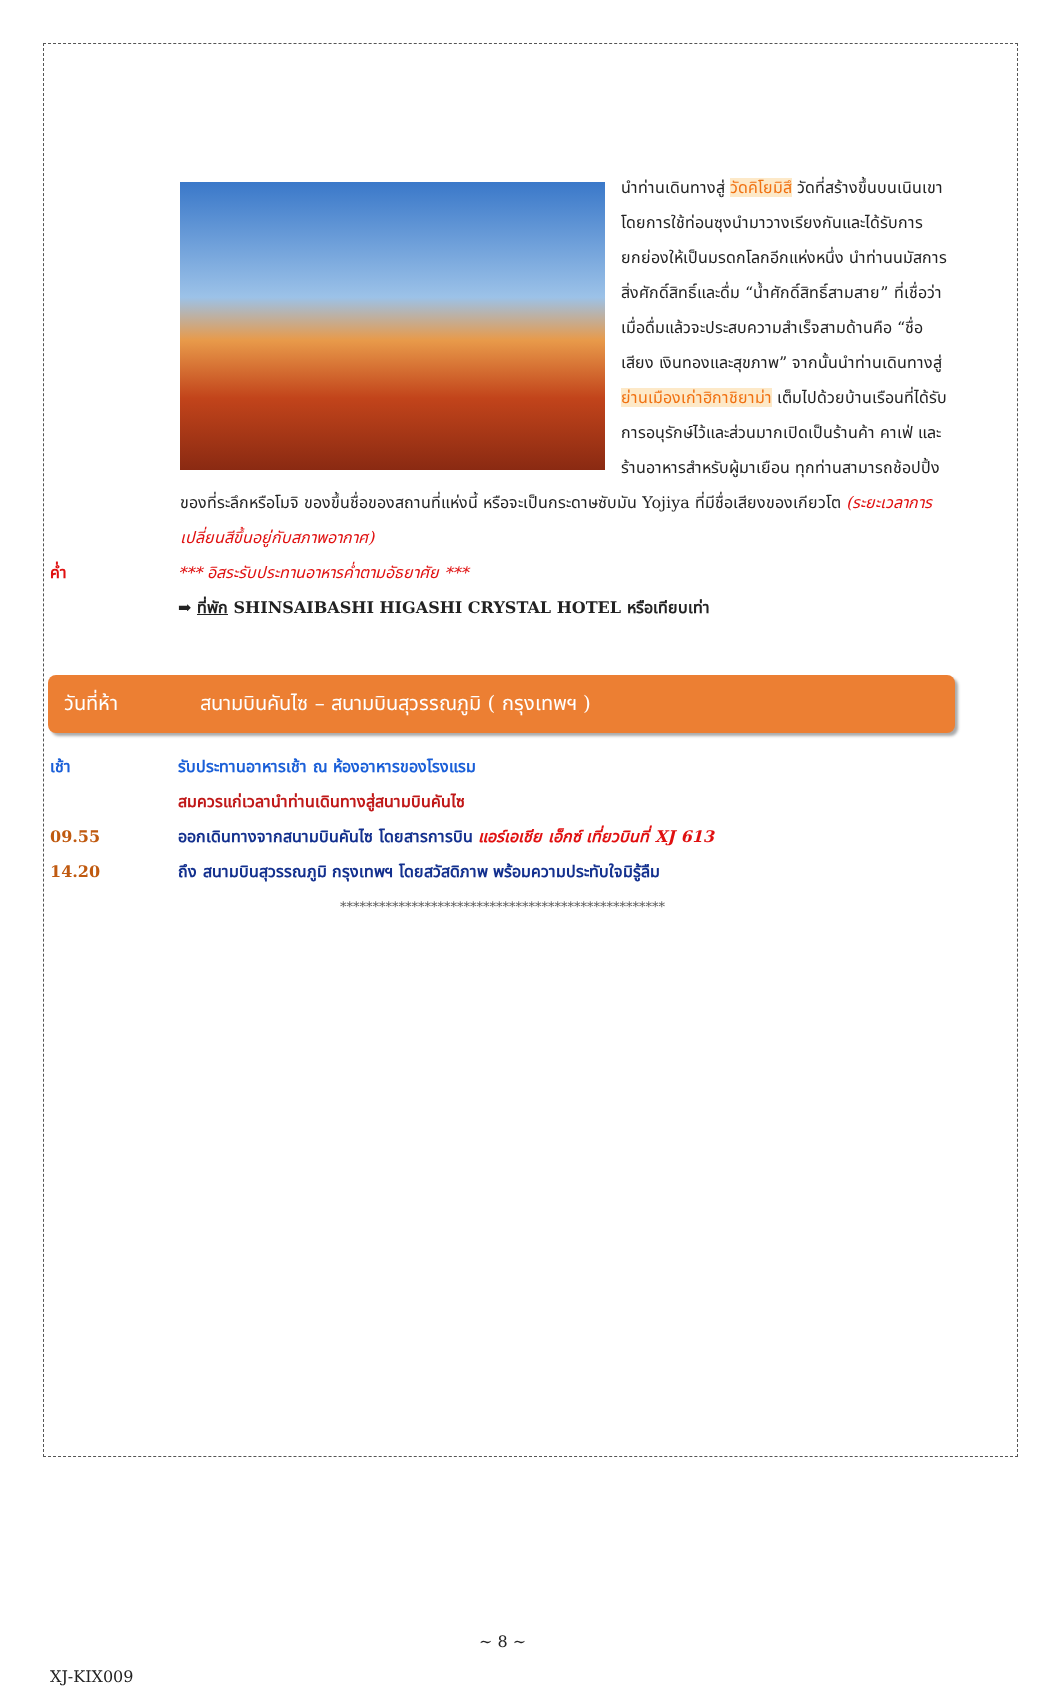นำท่านเดินทางสู่ วัดคิโยมิสึ วัดที่สร้างขึ้นบนเนินเขาโดยการใช้ท่อนซุงนำมาวางเรียงกันและได้รับการยกย่องให้เป็นมรดกโลกอีกแห่งหนึ่ง นำท่านนมัสการสิ่งศักดิ์สิทธิ์และดื่ม “น้ำศักดิ์สิทธิ์สามสาย” ที่เชื่อว่าเมื่อดื่มแล้วจะประสบความสำเร็จสามด้านคือ “ชื่อเสียง เงินทองและสุขภาพ” จากนั้นนำท่านเดินทางสู่ ย่านเมืองเก่าฮิกาชิยาม่า เต็มไปด้วยบ้านเรือนที่ได้รับการอนุรักษ์ไว้และส่วนมากเปิดเป็นร้านค้า คาเฟ่ และร้านอาหารสำหรับผู้มาเยือน ทุกท่านสามารถช้อปปิ้งของที่ระลึกหรือโมจิ ของขึ้นชื่อของสถานที่แห่งนี้ หรือจะเป็นกระดาษซับมัน Yojiya ที่มีชื่อเสียงของเกียวโต (ระยะเวลาการเปลี่ยนสีขึ้นอยู่กับสภาพอากาศ)
ค่ำ *** อิสระรับประทานอาหารค่ำตามอัธยาศัย ***
➡ ที่พัก SHINSAIBASHI HIGASHI CRYSTAL HOTEL หรือเทียบเท่า
วันที่ห้า สนามบินคันไซ – สนามบินสุวรรณภูมิ ( กรุงเทพฯ )
เช้า รับประทานอาหารเช้า ณ ห้องอาหารของโรงแรม
สมควรแก่เวลานำท่านเดินทางสู่สนามบินคันไซ
09.55 ออกเดินทางจากสนามบินคันไซ โดยสารการบิน แอร์เอเชีย เอ็กซ์ เที่ยวบินที่ XJ 613
14.20 ถึง สนามบินสุวรรณภูมิ กรุงเทพฯ โดยสวัสดิภาพ พร้อมความประทับใจมิรู้ลืม
**************************************************
~ 8 ~
XJ-KIX009